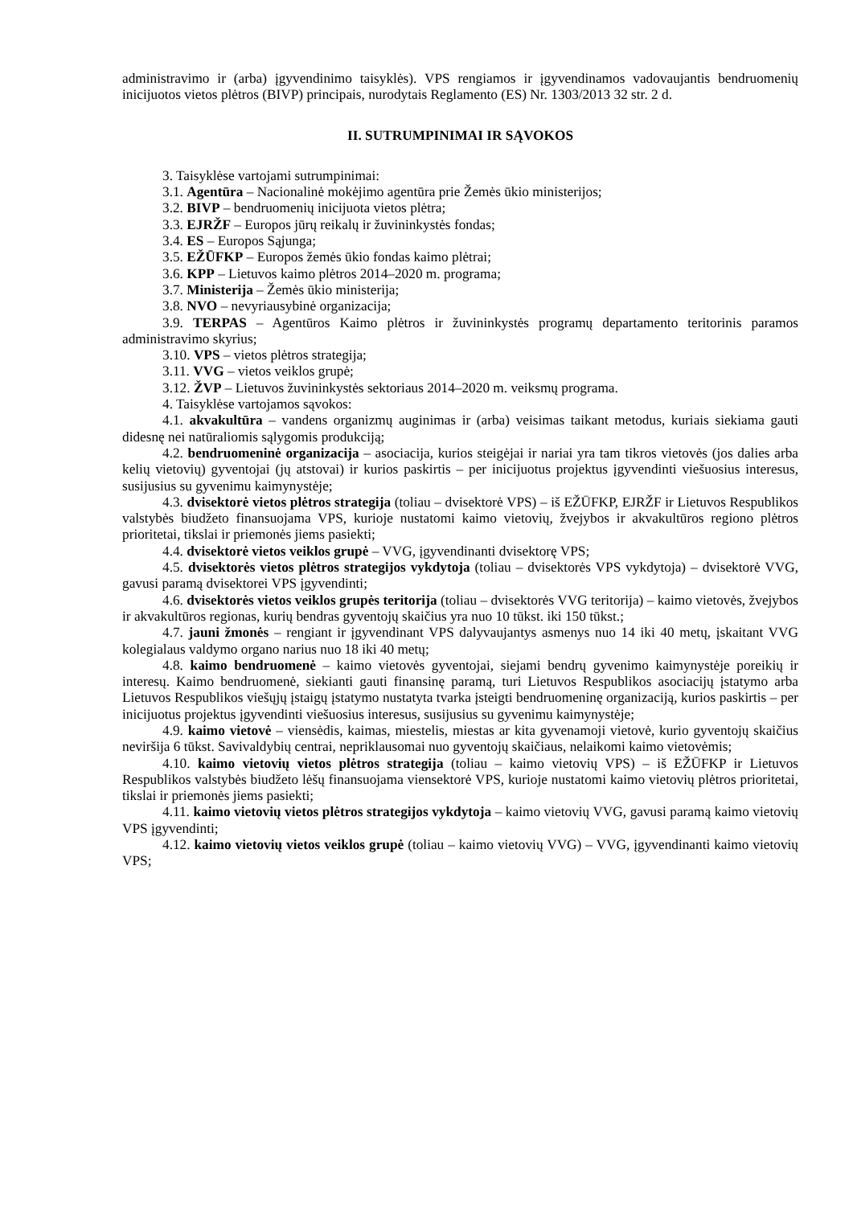administravimo ir (arba) įgyvendinimo taisyklės). VPS rengiamos ir įgyvendinamos vadovaujantis bendruomenių inicijuotos vietos plėtros (BIVP) principais, nurodytais Reglamento (ES) Nr. 1303/2013 32 str. 2 d.
II. SUTRUMPINIMAI IR SĄVOKOS
3. Taisyklėse vartojami sutrumpinimai:
3.1. Agentūra – Nacionalinė mokėjimo agentūra prie Žemės ūkio ministerijos;
3.2. BIVP – bendruomenių inicijuota vietos plėtra;
3.3. EJRŽF – Europos jūrų reikalų ir žuvininkystės fondas;
3.4. ES – Europos Sąjunga;
3.5. EŽŪFKP – Europos žemės ūkio fondas kaimo plėtrai;
3.6. KPP – Lietuvos kaimo plėtros 2014–2020 m. programa;
3.7. Ministerija – Žemės ūkio ministerija;
3.8. NVO – nevyriausybinė organizacija;
3.9. TERPAS – Agentūros Kaimo plėtros ir žuvininkystės programų departamento teritorinis paramos administravimo skyrius;
3.10. VPS – vietos plėtros strategija;
3.11. VVG – vietos veiklos grupė;
3.12. ŽVP – Lietuvos žuvininkystės sektoriaus 2014–2020 m. veiksmų programa.
4. Taisyklėse vartojamos sąvokos:
4.1. akvakultūra – vandens organizmų auginimas ir (arba) veisimas taikant metodus, kuriais siekiama gauti didesnę nei natūraliomis sąlygomis produkciją;
4.2. bendruomeninė organizacija – asociacija, kurios steigėjai ir nariai yra tam tikros vietovės (jos dalies arba kelių vietovių) gyventojai (jų atstovai) ir kurios paskirtis – per inicijuotus projektus įgyvendinti viešuosius interesus, susijusius su gyvenimu kaimynystėje;
4.3. dvisektorė vietos plėtros strategija (toliau – dvisektorė VPS) – iš EŽŪFKP, EJRŽF ir Lietuvos Respublikos valstybės biudžeto finansuojama VPS, kurioje nustatomi kaimo vietovių, žvejybos ir akvakultūros regiono plėtros prioritetai, tikslai ir priemonės jiems pasiekti;
4.4. dvisektorė vietos veiklos grupė – VVG, įgyvendinanti dvisektorę VPS;
4.5. dvisektorės vietos plėtros strategijos vykdytoja (toliau – dvisektorės VPS vykdytoja) – dvisektorė VVG, gavusi paramą dvisektorei VPS įgyvendinti;
4.6. dvisektorės vietos veiklos grupės teritorija (toliau – dvisektorės VVG teritorija) – kaimo vietovės, žvejybos ir akvakultūros regionas, kurių bendras gyventojų skaičius yra nuo 10 tūkst. iki 150 tūkst.;
4.7. jauni žmonės – rengiant ir įgyvendinant VPS dalyvaujantys asmenys nuo 14 iki 40 metų, įskaitant VVG kolegialaus valdymo organo narius nuo 18 iki 40 metų;
4.8. kaimo bendruomenė – kaimo vietovės gyventojai, siejami bendrų gyvenimo kaimynystėje poreikių ir interesų. Kaimo bendruomenė, siekianti gauti finansinę paramą, turi Lietuvos Respublikos asociacijų įstatymo arba Lietuvos Respublikos viešųjų įstaigų įstatymo nustatyta tvarka įsteigti bendruomeninę organizaciją, kurios paskirtis – per inicijuotus projektus įgyvendinti viešuosius interesus, susijusius su gyvenimu kaimynystėje;
4.9. kaimo vietovė – viensėdis, kaimas, miestelis, miestas ar kita gyvenamoji vietovė, kurio gyventojų skaičius neviršija 6 tūkst. Savivaldybių centrai, nepriklausomai nuo gyventojų skaičiaus, nelaikomi kaimo vietovėmis;
4.10. kaimo vietovių vietos plėtros strategija (toliau – kaimo vietovių VPS) – iš EŽŪFKP ir Lietuvos Respublikos valstybės biudžeto lėšų finansuojama viensektorė VPS, kurioje nustatomi kaimo vietovių plėtros prioritetai, tikslai ir priemonės jiems pasiekti;
4.11. kaimo vietovių vietos plėtros strategijos vykdytoja – kaimo vietovių VVG, gavusi paramą kaimo vietovių VPS įgyvendinti;
4.12. kaimo vietovių vietos veiklos grupė (toliau – kaimo vietovių VVG) – VVG, įgyvendinanti kaimo vietovių VPS;